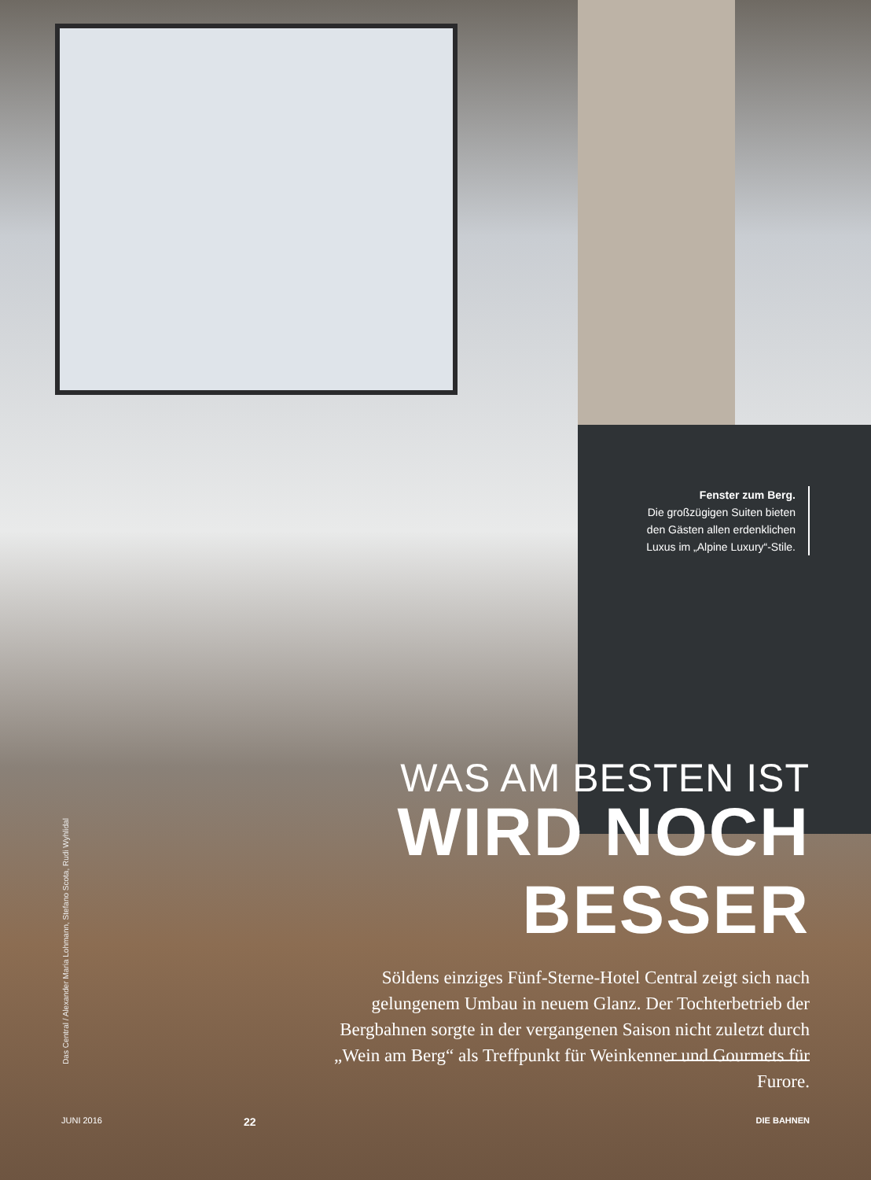Das Central / Alexander Maria Lohmann, Stefano Scota, Rudi Wyhlidal
Fenster zum Berg.
Die großzügigen Suiten bieten den Gästen allen erdenklichen Luxus im „Alpine Luxury“-Stile.
WAS AM BESTEN IST
WIRD NOCH BESSER
Söldens einziges Fünf-Sterne-Hotel Central zeigt sich nach gelungenem Umbau in neuem Glanz. Der Tochterbetrieb der Bergbahnen sorgte in der vergangenen Saison nicht zuletzt durch „Wein am Berg“ als Treffpunkt für Weinkenner und Gourmets für Furore.
JUNI 2016 22 DIE BAHNEN